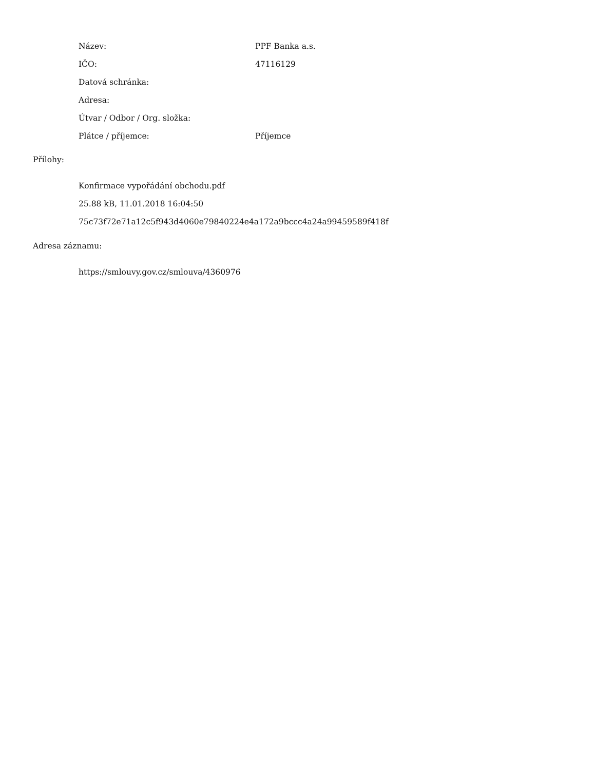| Název: | PPF Banka a.s. |
| IČO: | 47116129 |
| Datová schránka: | |
| Adresa: | |
| Útvar / Odbor / Org. složka: | |
| Plátce / příjemce: | Příjemce |
Přílohy:
Konfirmace vypořádání obchodu.pdf
25.88 kB, 11.01.2018 16:04:50
75c73f72e71a12c5f943d4060e79840224e4a172a9bccc4a24a99459589f418f
Adresa záznamu:
https://smlouvy.gov.cz/smlouva/4360976